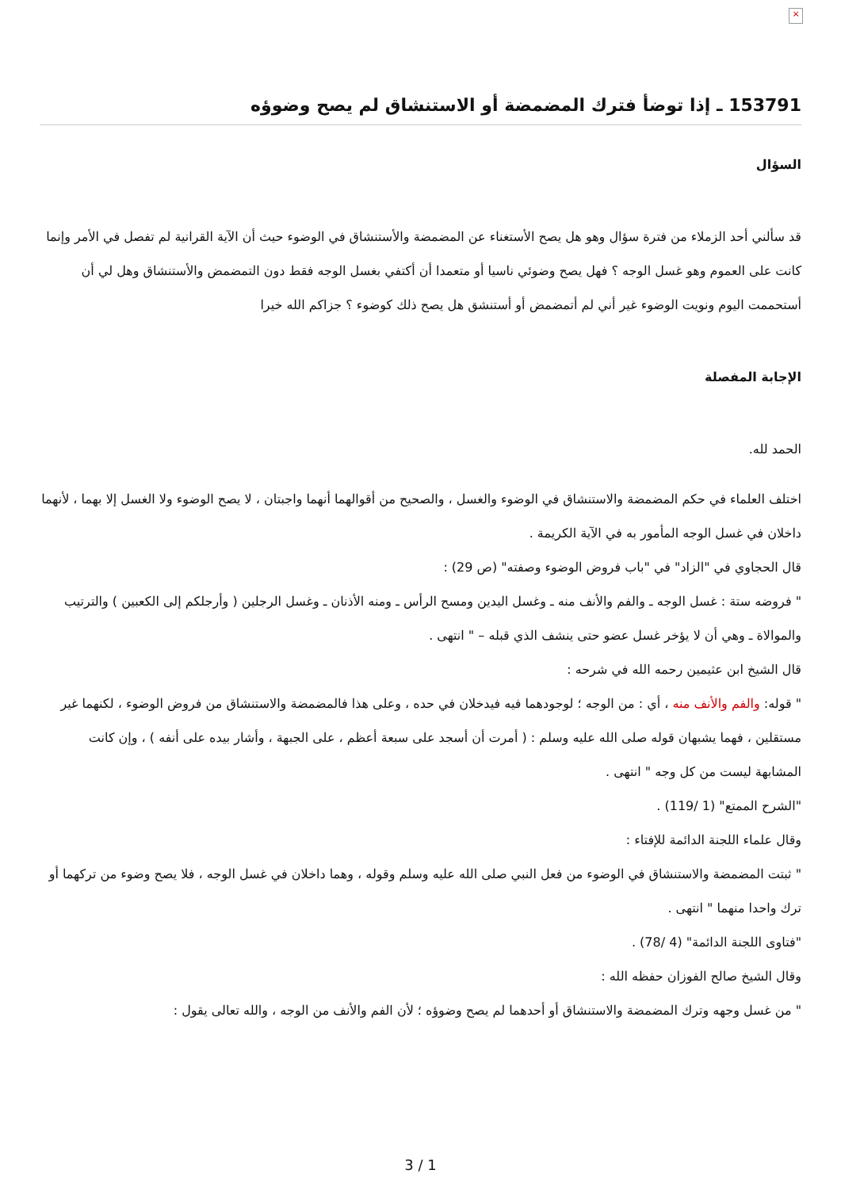×
153791 ـ إذا توضأ فترك المضمضة أو الاستنشاق لم يصح وضوؤه
السؤال
قد سألني أحد الزملاء من فترة سؤال وهو هل يصح الأستغناء عن المضمضة والأستنشاق في الوضوء حيث أن الآية القرانية لم تفصل في الأمر وإنما كانت على العموم وهو غسل الوجه ؟ فهل يصح وضوئي ناسيا أو متعمدا أن أكتفي بغسل الوجه فقط دون التمضمض والأستنشاق وهل لي أن أستحممت اليوم ونويت الوضوء غير أني لم أتمضمض أو أستنشق هل يصح ذلك كوضوء ؟ جزاكم الله خيرا
الإجابة المفصلة
الحمد لله.
اختلف العلماء في حكم المضمضة والاستنشاق في الوضوء والغسل ، والصحيح من أقوالهما أنهما واجبتان ، لا يصح الوضوء ولا الغسل إلا بهما ، لأنهما داخلان في غسل الوجه المأمور به في الآية الكريمة .
قال الحجاوي في "الزاد" في "باب فروض الوضوء وصفته" (ص 29) :
" فروضه ستة : غسل الوجه ـ والفم والأنف منه ـ وغسل اليدين ومسح الرأس ـ ومنه الأذنان ـ وغسل الرجلين ( وأرجلكم إلى الكعبين ) والترتيب والموالاة ـ وهي أن لا يؤخر غسل عضو حتى ينشف الذي قبله – " انتهى .
قال الشيخ ابن عثيمين رحمه الله في شرحه :
" قوله: والفم والأنف منه ، أي : من الوجه ؛ لوجودهما فيه فيدخلان في حده ، وعلى هذا فالمضمضة والاستنشاق من فروض الوضوء ، لكنهما غير مستقلين ، فهما يشبهان قوله صلى الله عليه وسلم : ( أمرت أن أسجد على سبعة أعظم ، على الجبهة ، وأشار بيده على أنفه ) ، وإن كانت المشابهة ليست من كل وجه " انتهى .
"الشرح الممتع" (1 /119) .
وقال علماء اللجنة الدائمة للإفتاء :
" ثبتت المضمضة والاستنشاق في الوضوء من فعل النبي صلى الله عليه وسلم وقوله ، وهما داخلان في غسل الوجه ، فلا يصح وضوء من تركهما أو ترك واحدا منهما " انتهى .
"فتاوى اللجنة الدائمة" (4 /78) .
وقال الشيخ صالح الفوزان حفظه الله :
" من غسل وجهه وترك المضمضة والاستنشاق أو أحدهما لم يصح وضوؤه ؛ لأن الفم والأنف من الوجه ، والله تعالى يقول :
3 / 1